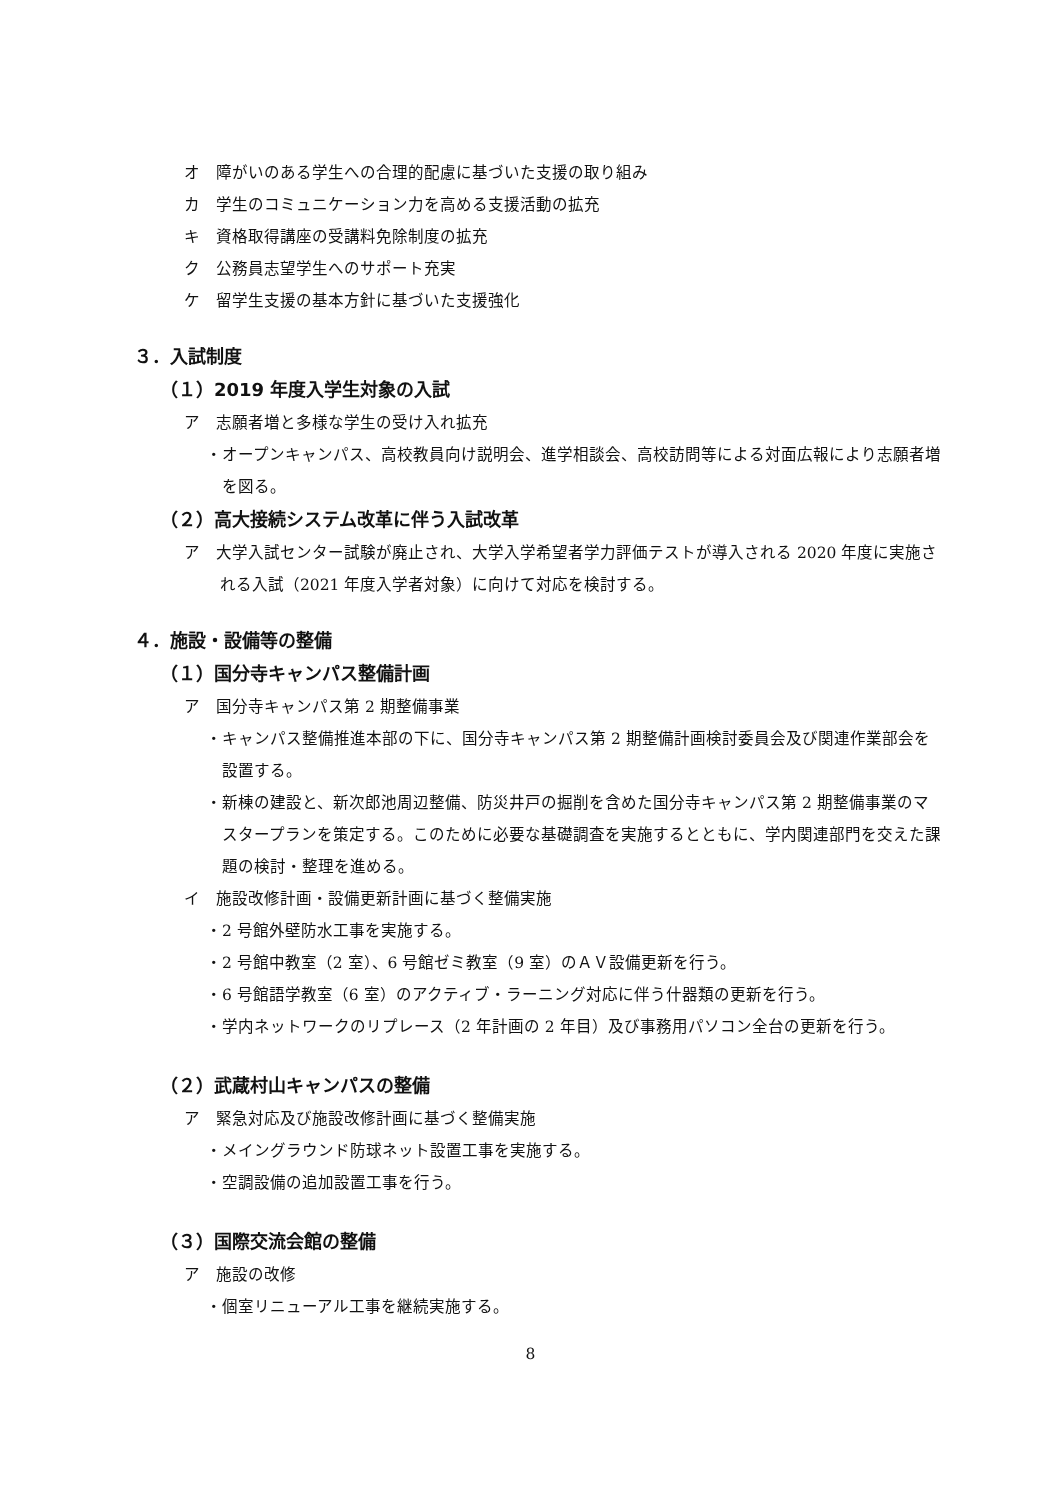オ　障がいのある学生への合理的配慮に基づいた支援の取り組み
カ　学生のコミュニケーション力を高める支援活動の拡充
キ　資格取得講座の受講料免除制度の拡充
ク　公務員志望学生へのサポート充実
ケ　留学生支援の基本方針に基づいた支援強化
３．入試制度
（１）2019 年度入学生対象の入試
ア　志願者増と多様な学生の受け入れ拡充
・オープンキャンパス、高校教員向け説明会、進学相談会、高校訪問等による対面広報により志願者増を図る。
（２）高大接続システム改革に伴う入試改革
ア　大学入試センター試験が廃止され、大学入学希望者学力評価テストが導入される 2020 年度に実施される入試（2021 年度入学者対象）に向けて対応を検討する。
４．施設・設備等の整備
（１）国分寺キャンパス整備計画
ア　国分寺キャンパス第 2 期整備事業
・キャンパス整備推進本部の下に、国分寺キャンパス第 2 期整備計画検討委員会及び関連作業部会を設置する。
・新棟の建設と、新次郎池周辺整備、防災井戸の掘削を含めた国分寺キャンパス第 2 期整備事業のマスタープランを策定する。このために必要な基礎調査を実施するとともに、学内関連部門を交えた課題の検討・整理を進める。
イ　施設改修計画・設備更新計画に基づく整備実施
・2 号館外壁防水工事を実施する。
・2 号館中教室（2 室）、6 号館ゼミ教室（9 室）のＡＶ設備更新を行う。
・6 号館語学教室（6 室）のアクティブ・ラーニング対応に伴う什器類の更新を行う。
・学内ネットワークのリプレース（2 年計画の 2 年目）及び事務用パソコン全台の更新を行う。
（２）武蔵村山キャンパスの整備
ア　緊急対応及び施設改修計画に基づく整備実施
・メイングラウンド防球ネット設置工事を実施する。
・空調設備の追加設置工事を行う。
（３）国際交流会館の整備
ア　施設の改修
・個室リニューアル工事を継続実施する。
8